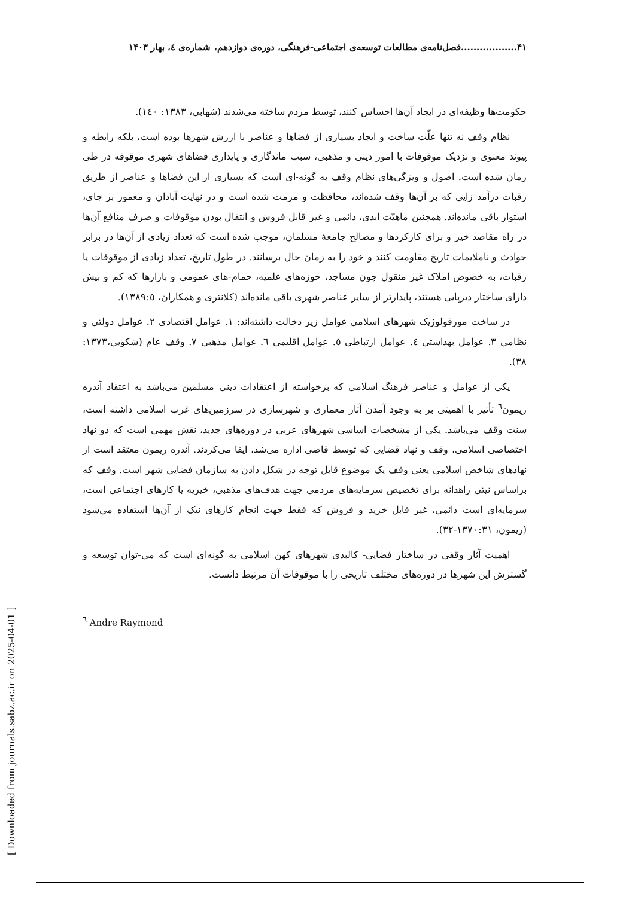۴۱..................فصل‌نامه‌ی مطالعات توسعه‌ی اجتماعی-فرهنگی، دوره‌ی دوازدهم، شماره‌ی ٤، بهار ۱۴۰۳
حکومت‌ها وظیفه‌ای در ایجاد آن‌ها احساس کنند، توسط مردم ساخته می‌شدند (شهابی، ۱۳۸۳: ۱٤٠).
نظام وقف نه تنها علّت ساخت و ایجاد بسیاری از فضاها و عناصر با ارزش شهرها بوده است، بلکه رابطه و پیوند معنوی و نزدیک موقوفات با امور دینی و مذهبی، سبب ماندگاری و پایداری فضاهای شهری موقوفه در طی زمان شده است. اصول و ویژگی‌های نظام وقف به گونه-ای است که بسیاری از این فضاها و عناصر از طریق رقبات درآمد زایی که بر آن‌ها وقف شده‌اند، محافظت و مرمت شده است و در نهایت آبادان و معمور بر جای، استوار باقی مانده‌اند. همچنین ماهیّت ابدی، دائمی و غیر قابل فروش و انتقال بودن موقوفات و صرف منافع آن‌ها در راه مقاصد خیر و برای کارکردها و مصالح جامعهٔ مسلمان، موجب شده است که تعداد زیادی از آن‌ها در برابر حوادث و ناملایمات تاریخ مقاومت کنند و خود را به زمان حال برسانند. در طول تاریخ، تعداد زیادی از موقوفات یا رقبات، به خصوص املاک غیر منقول چون مساجد، حوزه‌های علمیه، حمام-های عمومی و بازارها که کم و بیش دارای ساختار دیرپایی هستند، پایدارتر از سایر عناصر شهری باقی مانده‌اند (کلانتری و همکاران، ۱۳۸۹:٥).
در ساخت مورفولوژیک شهرهای اسلامی عوامل زیر دخالت داشته‌اند: ۱. عوامل اقتصادی ۲. عوامل دولتی و نظامی ۳. عوامل بهداشتی ٤. عوامل ارتباطی ٥. عوامل اقلیمی ٦. عوامل مذهبی ۷. وقف عام (شکویی،۱۳۷۳: ۳۸).
یکی از عوامل و عناصر فرهنگ اسلامی که برخواسته از اعتقادات دینی مسلمین می‌باشد به اعتقاد آندره ریمون<sup>٦</sup> تأثیر با اهمیتی بر به وجود آمدن آثار معماری و شهرسازی در سرزمین‌های غرب اسلامی داشته است، سنت وقف می‌باشد. یکی از مشخصات اساسی شهرهای عربی در دوره‌های جدید، نقش مهمی است که دو نهاد اختصاصی اسلامی، وقف و نهاد قضایی که توسط قاضی اداره می‌شد، ایفا می‌کردند. آندره ریمون معتقد است از نهادهای شاخص اسلامی یعنی وقف یک موضوع قابل توجه در شکل دادن به سازمان فضایی شهر است. وقف که براساس نیتی زاهدانه برای تخصیص سرمایه‌های مردمی جهت هدف‌های مذهبی، خیریه یا کارهای اجتماعی است، سرمایه‌ای است دائمی، غیر قابل خرید و فروش که فقط جهت انجام کارهای نیک از آن‌ها استفاده می‌شود (ریمون، ۱۳۷۰:۳۱-۳۲).
اهمیت آثار وقفی در ساختار فضایی- کالبدی شهرهای کهن اسلامی به گونه‌ای است که می-توان توسعه و گسترش این شهرها در دوره‌های مختلف تاریخی را با موقوفات آن مرتبط دانست.
<sup>٦</sup> Andre Raymond
[ Downloaded from journals.sabz.ac.ir on 2025-04-01 ]